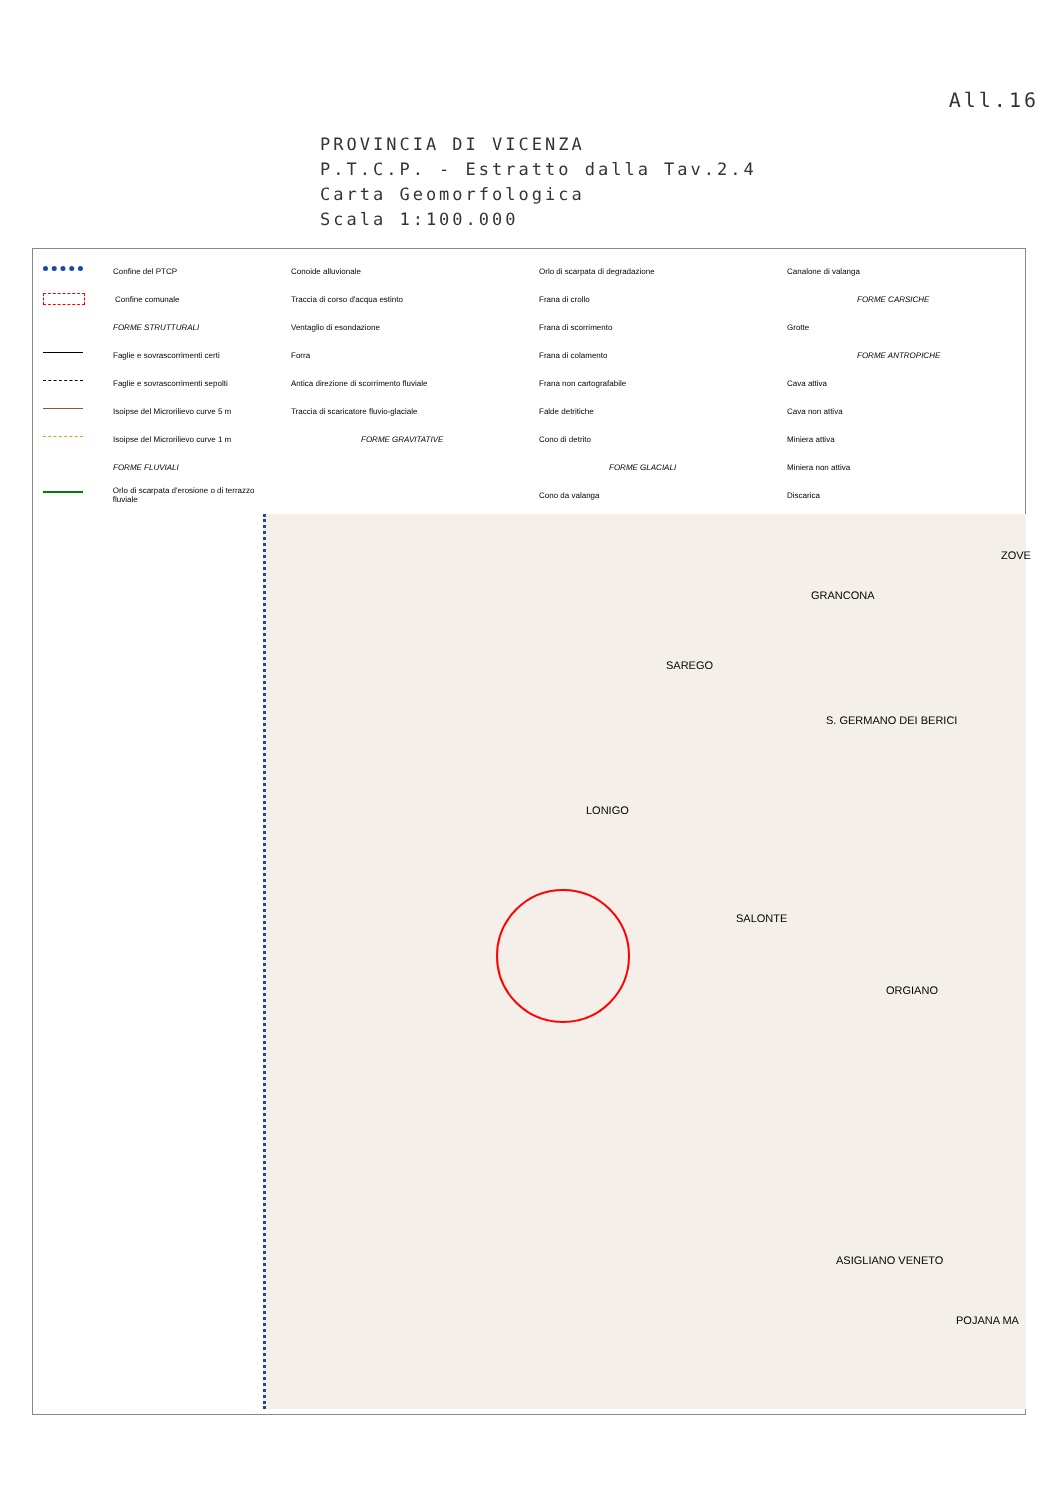All.16
PROVINCIA DI VICENZA
P.T.C.P. - Estratto dalla Tav.2.4
Carta Geomorfologica
Scala 1:100.000
Confine del PTCP
Confine comunale
FORME STRUTTURALI
Faglie e sovrascorrimenti certi
Faglie e sovrascorrimenti sepolti
Isoipse del Microrilievo curve 5 m
Isoipse del Microrilievo curve 1 m
FORME FLUVIALI
Orlo di scarpata d'erosione o di terrazzo fluviale
Conoide alluvionale
Traccia di corso d'acqua estinto
Ventaglio di esondazione
Forra
Antica direzione di scorrimento fluviale
Traccia di scaricatore fluvio-glaciale
FORME GRAVITATIVE
Orlo di scarpata di degradazione
Frana di crollo
Frana di scorrimento
Frana di colamento
Frana non cartografabile
Falde detritiche
Cono di detrito
FORME GLACIALI
Cono da valanga
Canalone di valanga
FORME CARSICHE
Grotte
FORME ANTROPICHE
Cava attiva
Cava non attiva
Miniera attiva
Miniera non attiva
Discarica
SAREGO
GRANCONA
S. GERMANO DEI BERICI
LONIGO
SALONTE
ORGIANO
ASIGLIANO VENETO
POJANA MA
ZOVE